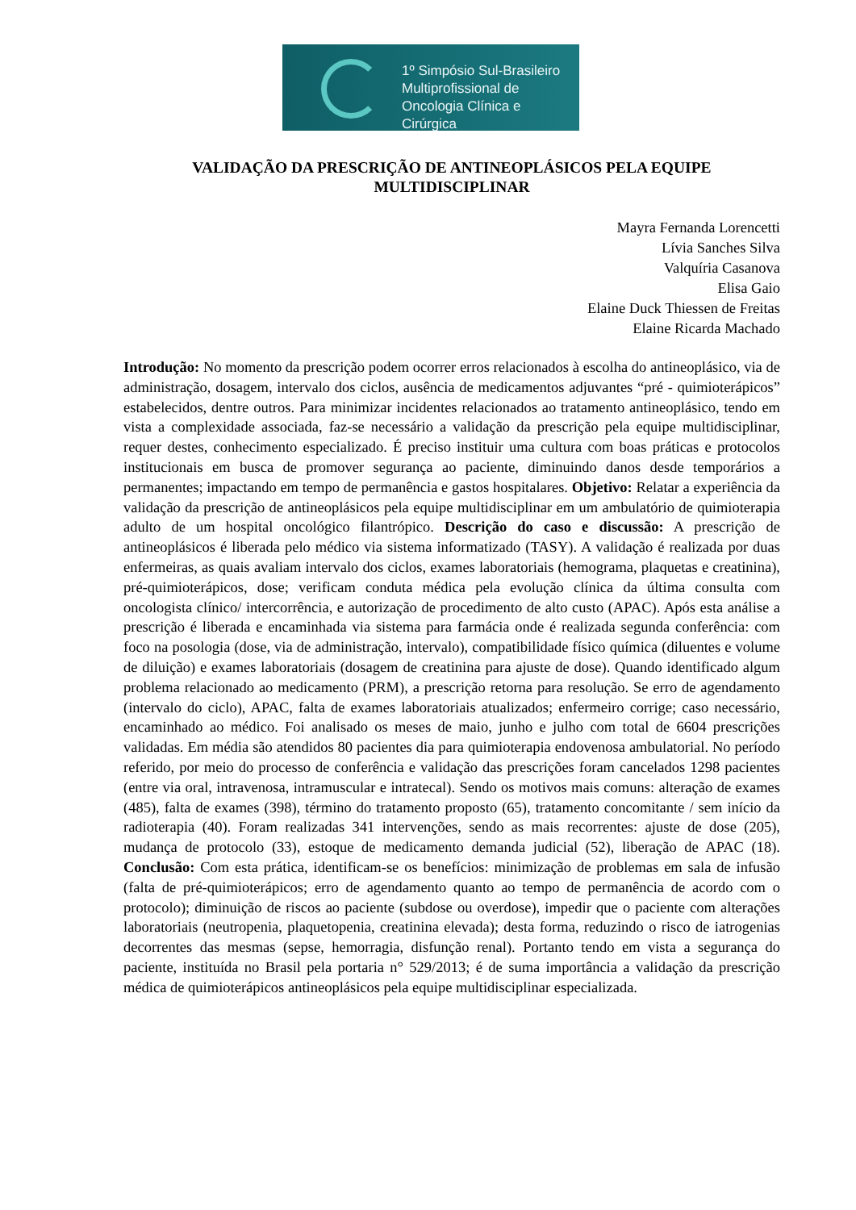1º Simpósio Sul-Brasileiro
Multiprofissional de
Oncologia Clínica e Cirúrgica
VALIDAÇÃO DA PRESCRIÇÃO DE ANTINEOPLÁSICOS PELA EQUIPE MULTIDISCIPLINAR
Mayra Fernanda Lorencetti
Lívia Sanches Silva
Valquíria Casanova
Elisa Gaio
Elaine Duck Thiessen de Freitas
Elaine Ricarda Machado
Introdução: No momento da prescrição podem ocorrer erros relacionados à escolha do antineoplásico, via de administração, dosagem, intervalo dos ciclos, ausência de medicamentos adjuvantes “pré - quimioterápicos” estabelecidos, dentre outros. Para minimizar incidentes relacionados ao tratamento antineoplásico, tendo em vista a complexidade associada, faz-se necessário a validação da prescrição pela equipe multidisciplinar, requer destes, conhecimento especializado. É preciso instituir uma cultura com boas práticas e protocolos institucionais em busca de promover segurança ao paciente, diminuindo danos desde temporários a permanentes; impactando em tempo de permanência e gastos hospitalares. Objetivo: Relatar a experiência da validação da prescrição de antineoplásicos pela equipe multidisciplinar em um ambulatório de quimioterapia adulto de um hospital oncológico filantrópico. Descrição do caso e discussão: A prescrição de antineoplásicos é liberada pelo médico via sistema informatizado (TASY). A validação é realizada por duas enfermeiras, as quais avaliam intervalo dos ciclos, exames laboratoriais (hemograma, plaquetas e creatinina), pré-quimioterápicos, dose; verificam conduta médica pela evolução clínica da última consulta com oncologista clínico/ intercorrência, e autorização de procedimento de alto custo (APAC). Após esta análise a prescrição é liberada e encaminhada via sistema para farmácia onde é realizada segunda conferência: com foco na posologia (dose, via de administração, intervalo), compatibilidade físico química (diluentes e volume de diluição) e exames laboratoriais (dosagem de creatinina para ajuste de dose). Quando identificado algum problema relacionado ao medicamento (PRM), a prescrição retorna para resolução. Se erro de agendamento (intervalo do ciclo), APAC, falta de exames laboratoriais atualizados; enfermeiro corrige; caso necessário, encaminhado ao médico. Foi analisado os meses de maio, junho e julho com total de 6604 prescrições validadas. Em média são atendidos 80 pacientes dia para quimioterapia endovenosa ambulatorial. No período referido, por meio do processo de conferência e validação das prescrições foram cancelados 1298 pacientes (entre via oral, intravenosa, intramuscular e intratecal). Sendo os motivos mais comuns: alteração de exames (485), falta de exames (398), término do tratamento proposto (65), tratamento concomitante / sem início da radioterapia (40). Foram realizadas 341 intervenções, sendo as mais recorrentes: ajuste de dose (205), mudança de protocolo (33), estoque de medicamento demanda judicial (52), liberação de APAC (18). Conclusão: Com esta prática, identificam-se os benefícios: minimização de problemas em sala de infusão (falta de pré-quimioterápicos; erro de agendamento quanto ao tempo de permanência de acordo com o protocolo); diminuição de riscos ao paciente (subdose ou overdose), impedir que o paciente com alterações laboratoriais (neutropenia, plaquetopenia, creatinina elevada); desta forma, reduzindo o risco de iatrogenias decorrentes das mesmas (sepse, hemorragia, disfunção renal). Portanto tendo em vista a segurança do paciente, instituída no Brasil pela portaria n° 529/2013; é de suma importância a validação da prescrição médica de quimioterápicos antineoplásicos pela equipe multidisciplinar especializada.